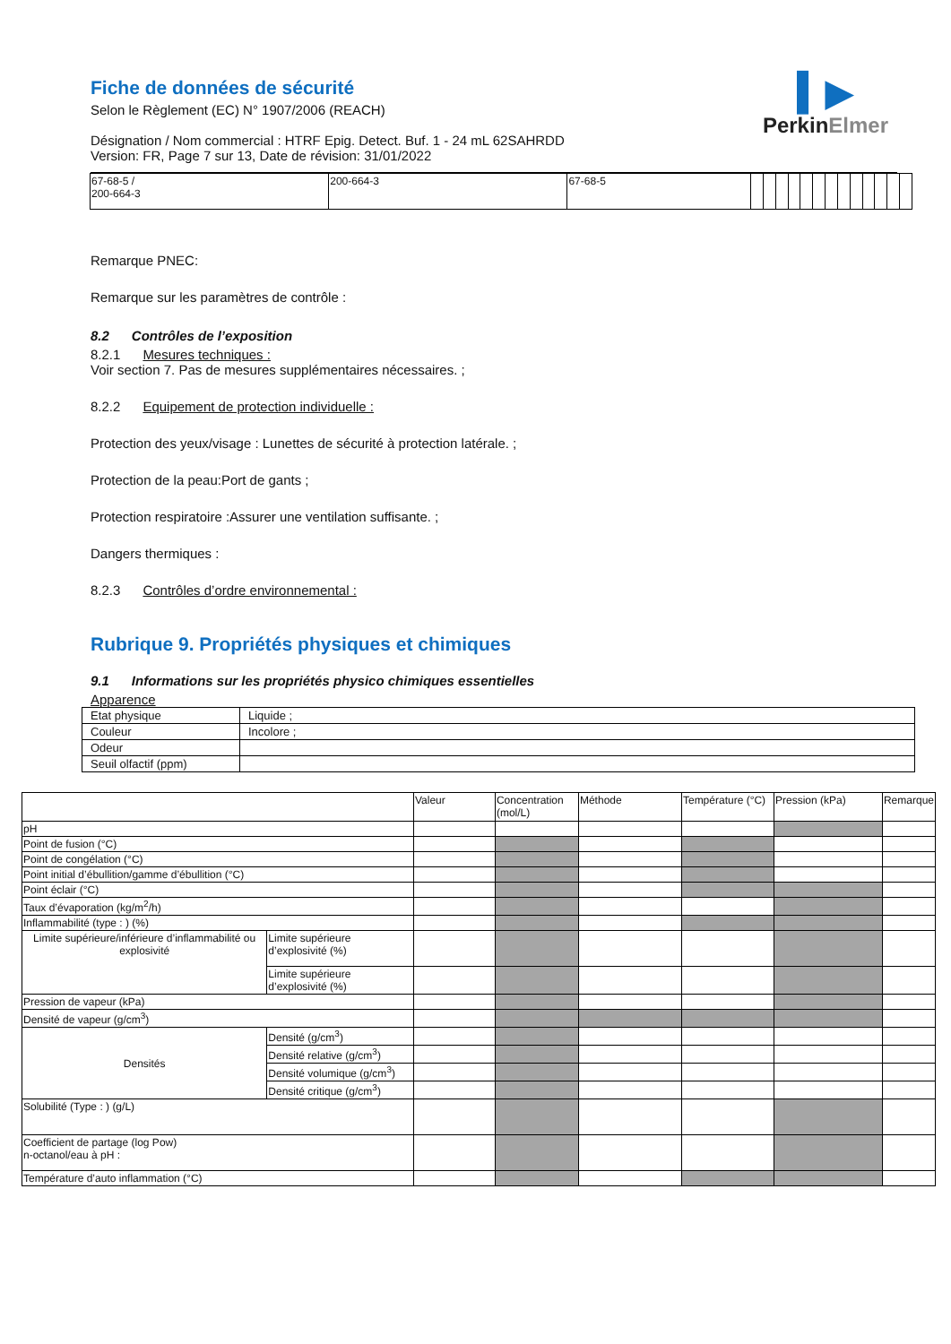▍▶
Perkin Elmer
Fiche de données de sécurité
Selon le Règlement (EC) N° 1907/2006 (REACH)
Désignation / Nom commercial : HTRF Epig. Detect. Buf. 1 - 24 mL 62SAHRDD
Version: FR, Page 7 sur 13, Date de révision: 31/01/2022
| 67-68-5 / 200-664-3 | 200-664-3 | 67-68-5 | | | | | | | | | | | | | |
Remarque PNEC:
Remarque sur les paramètres de contrôle :
8.2 Contrôles de l’exposition
8.2.1 Mesures techniques :
Voir section 7. Pas de mesures supplémentaires nécessaires. ;
8.2.2 Equipement de protection individuelle :
Protection des yeux/visage : Lunettes de sécurité à protection latérale. ;
Protection de la peau:Port de gants ;
Protection respiratoire :Assurer une ventilation suffisante. ;
Dangers thermiques :
8.2.3 Contrôles d’ordre environnemental :
Rubrique 9. Propriétés physiques et chimiques
9.1 Informations sur les propriétés physico chimiques essentielles
Apparence
| Etat physique | Liquide ; |
| Couleur | Incolore ; |
| Odeur | |
| Seuil olfactif (ppm) | |
| | | Valeur | Concentration (mol/L) | Méthode | Température (°C) | Pression (kPa) | Remarque |
| pH | | | | | | | |
| Point de fusion (°C) | | | | | | | |
| Point de congélation (°C) | | | | | | | |
| Point initial d’ébullition/gamme d’ébullition (°C) | | | | | | | |
| Point éclair (°C) | | | | | | | |
| Taux d’évaporation (kg/m<sup>2</sup>/h) | | | | | | | |
| Inflammabilité (type : ) (%) | | | | | | | |
| Limite supérieure/inférieure d’inflammabilité ou explosivité | Limite supérieure d’explosivité (%) | | | | | | |
| | Limite supérieure d’explosivité (%) | | | | | | |
| Pression de vapeur (kPa) | | | | | | | |
| Densité de vapeur (g/cm<sup>3</sup>) | | | | | | | |
| Densités | Densité (g/cm<sup>3</sup>) | | | | | | |
| | Densité relative (g/cm<sup>3</sup>) | | | | | | |
| | Densité volumique (g/cm<sup>3</sup>) | | | | | | |
| | Densité critique (g/cm<sup>3</sup>) | | | | | | |
| Solubilité (Type : ) (g/L) | | | | | | | |
| Coefficient de partage (log Pow) n-octanol/eau à pH : | | | | | | | |
| Température d’auto inflammation (°C) | | | | | | | |